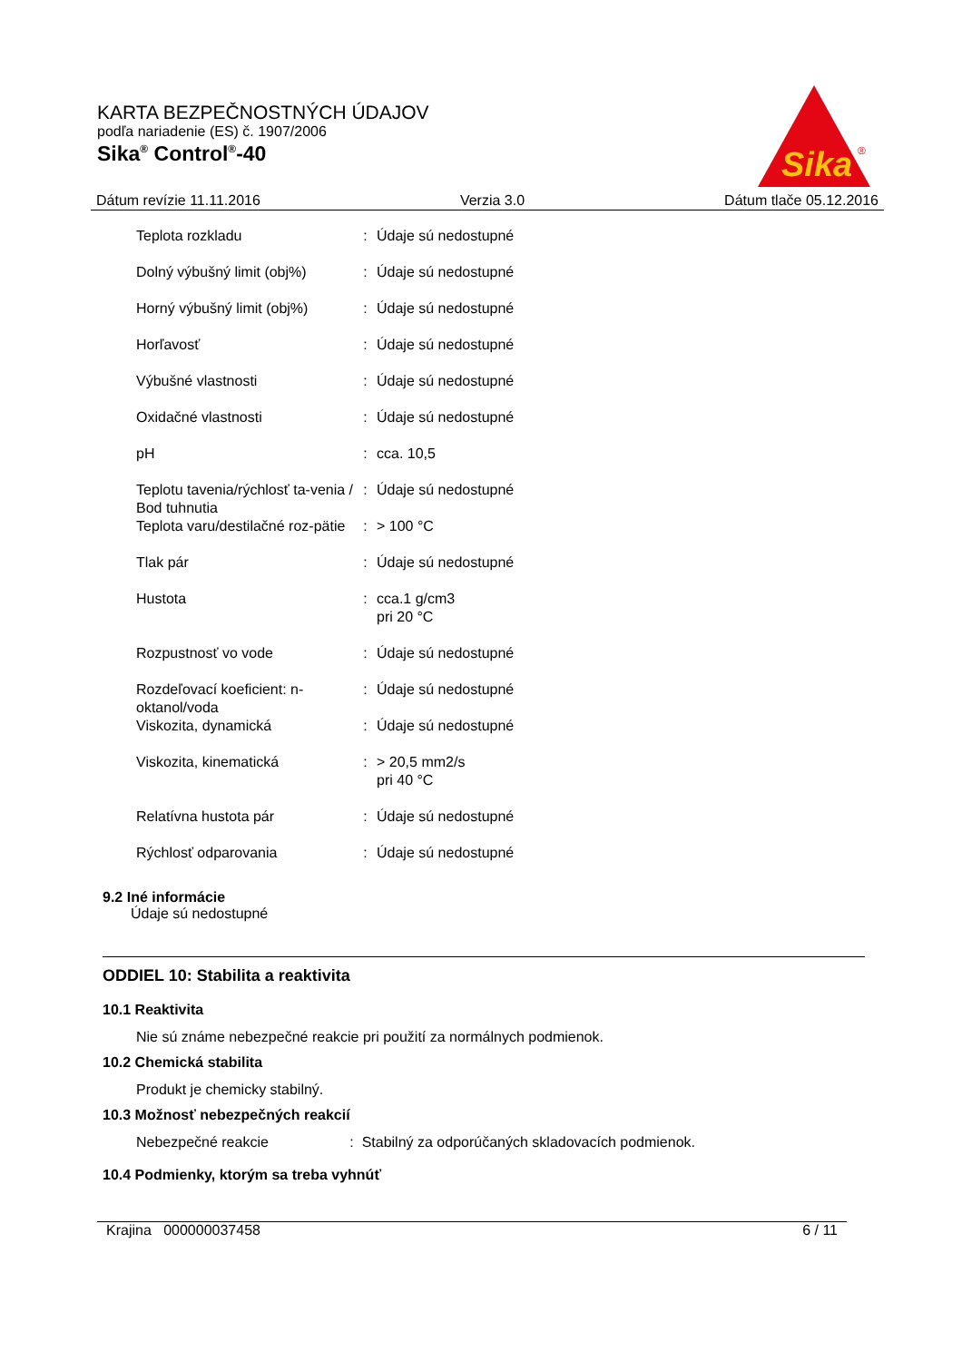KARTA BEZPEČNOSTNÝCH ÚDAJOV
podľa nariadenie (ES) č. 1907/2006
Sika<sup>®</sup> Control<sup>®</sup>-40
Sika
®
Dátum revízie 11.11.2016 Verzia 3.0 Dátum tlače 05.12.2016
| Teplota rozkladu | : | Údaje sú nedostupné |
| Dolný výbušný limit (obj%) | : | Údaje sú nedostupné |
| Horný výbušný limit (obj%) | : | Údaje sú nedostupné |
| Horľavosť | : | Údaje sú nedostupné |
| Výbušné vlastnosti | : | Údaje sú nedostupné |
| Oxidačné vlastnosti | : | Údaje sú nedostupné |
| pH | : | cca. 10,5 |
| Teplotu tavenia/rýchlosť ta-venia / Bod tuhnutia | : | Údaje sú nedostupné |
| Teplota varu/destilačné roz-pätie | : | > 100 °C |
| Tlak pár | : | Údaje sú nedostupné |
| Hustota | : | cca.1 g/cm3 pri 20 °C |
| Rozpustnosť vo vode | : | Údaje sú nedostupné |
| Rozdeľovací koeficient: n-oktanol/voda | : | Údaje sú nedostupné |
| Viskozita, dynamická | : | Údaje sú nedostupné |
| Viskozita, kinematická | : | > 20,5 mm2/s pri 40 °C |
| Relatívna hustota pár | : | Údaje sú nedostupné |
| Rýchlosť odparovania | : | Údaje sú nedostupné |
9.2 Iné informácie
Údaje sú nedostupné
ODDIEL 10: Stabilita a reaktivita
10.1 Reaktivita
Nie sú známe nebezpečné reakcie pri použití za normálnych podmienok.
10.2 Chemická stabilita
Produkt je chemicky stabilný.
10.3 Možnosť nebezpečných reakcií
Nebezpečné reakcie : Stabilný za odporúčaných skladovacích podmienok.
10.4 Podmienky, ktorým sa treba vyhnúť
Krajina 000000037458 6 / 11